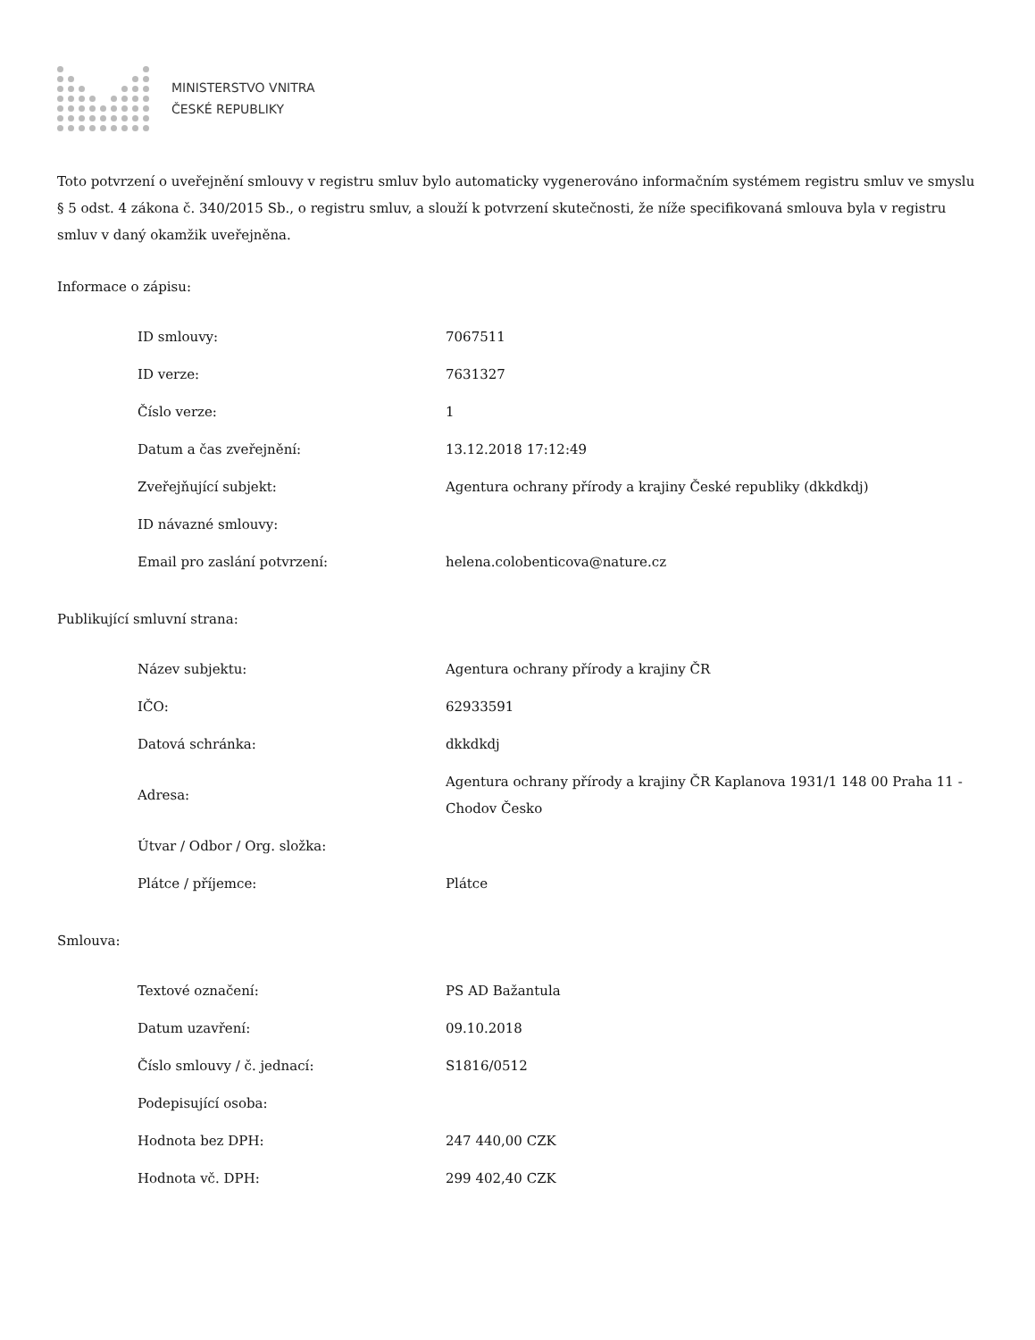MINISTERSTVO VNITRA
ČESKÉ REPUBLIKY
Toto potvrzení o uveřejnění smlouvy v registru smluv bylo automaticky vygenerováno informačním systémem registru smluv ve smyslu § 5 odst. 4 zákona č. 340/2015 Sb., o registru smluv, a slouží k potvrzení skutečnosti, že níže specifikovaná smlouva byla v registru smluv v daný okamžik uveřejněna.
Informace o zápisu:
| ID smlouvy: | 7067511 |
| ID verze: | 7631327 |
| Číslo verze: | 1 |
| Datum a čas zveřejnění: | 13.12.2018 17:12:49 |
| Zveřejňující subjekt: | Agentura ochrany přírody a krajiny České republiky (dkkdkdj) |
| ID návazné smlouvy: | |
| Email pro zaslání potvrzení: | helena.colobenticova@nature.cz |
Publikující smluvní strana:
| Název subjektu: | Agentura ochrany přírody a krajiny ČR |
| IČO: | 62933591 |
| Datová schránka: | dkkdkdj |
| Adresa: | Agentura ochrany přírody a krajiny ČR Kaplanova 1931/1 148 00 Praha 11 - Chodov Česko |
| Útvar / Odbor / Org. složka: | |
| Plátce / příjemce: | Plátce |
Smlouva:
| Textové označení: | PS AD Bažantula |
| Datum uzavření: | 09.10.2018 |
| Číslo smlouvy / č. jednací: | S1816/0512 |
| Podepisující osoba: | |
| Hodnota bez DPH: | 247 440,00 CZK |
| Hodnota vč. DPH: | 299 402,40 CZK |